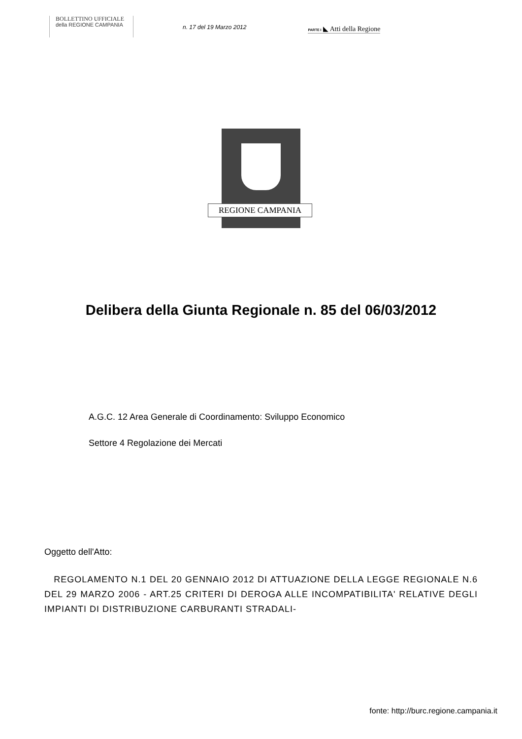BOLLETTINO UFFICIALE
della REGIONE CAMPANIA
n. 17 del 19 Marzo 2012
PARTE I ◣ Atti della Regione
REGIONE CAMPANIA
Delibera della Giunta Regionale n. 85 del 06/03/2012
A.G.C. 12 Area Generale di Coordinamento: Sviluppo Economico
Settore 4 Regolazione dei Mercati
Oggetto dell'Atto:
REGOLAMENTO N.1 DEL 20 GENNAIO 2012 DI ATTUAZIONE DELLA LEGGE REGIONALE N.6 DEL 29 MARZO 2006 - ART.25 CRITERI DI DEROGA ALLE INCOMPATIBILITA' RELATIVE DEGLI IMPIANTI DI DISTRIBUZIONE CARBURANTI STRADALI-
fonte: http://burc.regione.campania.it